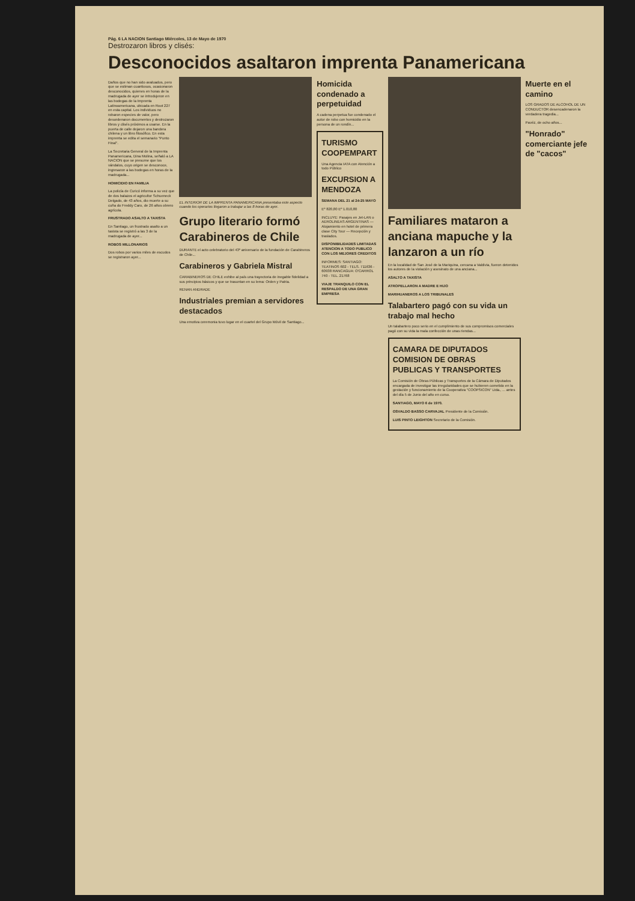Pág. 6 LA NACION Santiago Miércoles, 13 de Mayo de 1970
Destrozaron libros y clisés:
Desconocidos asaltaron imprenta Panamericana
Daños que no han sido avaluados, pero que se estiman cuantiosos, ocasionaron desconocidos, quienes en horas de la madrugada de ayer se introdujeron en las bodegas de la Imprenta Latinoamericana, ubicada en Root 227 en esta capital. Los individuos no robaron especies de valor, pero desordenaron documentos y destrozaron libros y clisés próximos a usarse. En la puerta de calle dejaron una bandera chilena y un libro filosófico. En esta imprenta se edita el semanario "Punto Final".
La Secretaria General de la Imprenta Panamericana, Dina Molina, señaló a LA NACION que se presume que los vándalos, cuyo origen se desconoce, ingresaron a las bodegas en horas de la madrugada...
HOMICIDIO EN FAMILIA
La policía de Curicó informa a su vez que de dos balazos el agricultor Schueneck Delgado, de 43 años, dio muerte a su cuña do Freddy Caro, de 26 años obrero agrícola.
FRUSTRADO ASALTO A TAXISTA
En Santiago, un frustrado asalto a un taxista se registró a las 3 de la madrugada de ayer...
ROBOS MILLONARIOS
Dos robos por varios miles de escudos se registraron ayer...
EL INTERIOR DE LA IMPRENTA PANAMERICANA presentaba este aspecto cuando los operarios llegaron a trabajar a las 8 horas de ayer.
Grupo literario formó Carabineros de Chile
DURANTE el acto celebratorio del 43º aniversario de la fundación de Carabineros de Chile...
Carabineros y Gabriela Mistral
CARABINEROS DE CHILE exhibe al país una trayectoria de inegable fidelidad a sus principios básicos y que se trasuntan en su lema: Orden y Patria.
RENAN ANDRADE
Industriales premian a servidores destacados
Una emotiva ceremonia tuvo lugar en el cuartel del Grupo Móvil de Santiago...
Homicida condenado a perpetuidad
A cadena perpetua fue condenado el autor de robo con homicidio en la persona de un rondín...
TURISMO COOPEMPART
Una Agencia IATA con Atención a todo Público
EXCURSION A MENDOZA
SEMANA DEL 21 al 24-25 MAYO
Eº 820,80 Eº 1.010,80
INCLUYE: Pasajes en Jet-LAN o AEROLINEAS ARGENTINAS — Alojamiento en hotel de primera clase City Tour — Recepción y traslados.
DISPONIBILIDADES LIMITADAS ATENCION A TODO PUBLICO CON LOS MEJORES CREDITOS
INFORMES: SANTIAGO: TEATINOS 602 - TELS. 711636 - 60938 RANCAGUA: O'CARROL 740 - TEL. 21768
VIAJE TRANQUILO CON EL RESPALDO DE UNA GRAN EMPRESA
Familiares mataron a anciana mapuche y la lanzaron a un río
En la localidad de San José de la Mariquina, cercana a Valdivia, fueron detenidos los autores de la violación y asesinato de una anciana...
ASALTO A TAXISTA
ATROPELLARON A MADRE E HIJO
MARIHUANEROS A LOS TRIBUNALES
Talabartero pagó con su vida un trabajo mal hecho
Un talabartero poco serio en el cumplimiento de sus compromisos comerciales pagó con su vida la mala confección de unas riendas...
CAMARA DE DIPUTADOS COMISION DE OBRAS PUBLICAS Y TRANSPORTES
La Comisión de Obras Públicas y Transportes de la Cámara de Diputados encargada de investigar las irregularidades que se hubieren cometido en la gestación y funcionamiento de la Cooperativa "COOPSICON" Ltda., ... antes del día 5 de Junio del año en curso.
SANTIAGO, MAYO 6 de 1970.
OSVALDO BASSO CARVAJAL Presidente de la Comisión.
LUIS PINTO LEIGHTON Secretario de la Comisión.
Muerte en el camino
LOS GRADOS DE ALCOHOL DE UN CONDUCTOR desencadenaron la verdadera tragedia...
Pavéz, de ocho años...
"Honrado" comerciante jefe de "cacos"